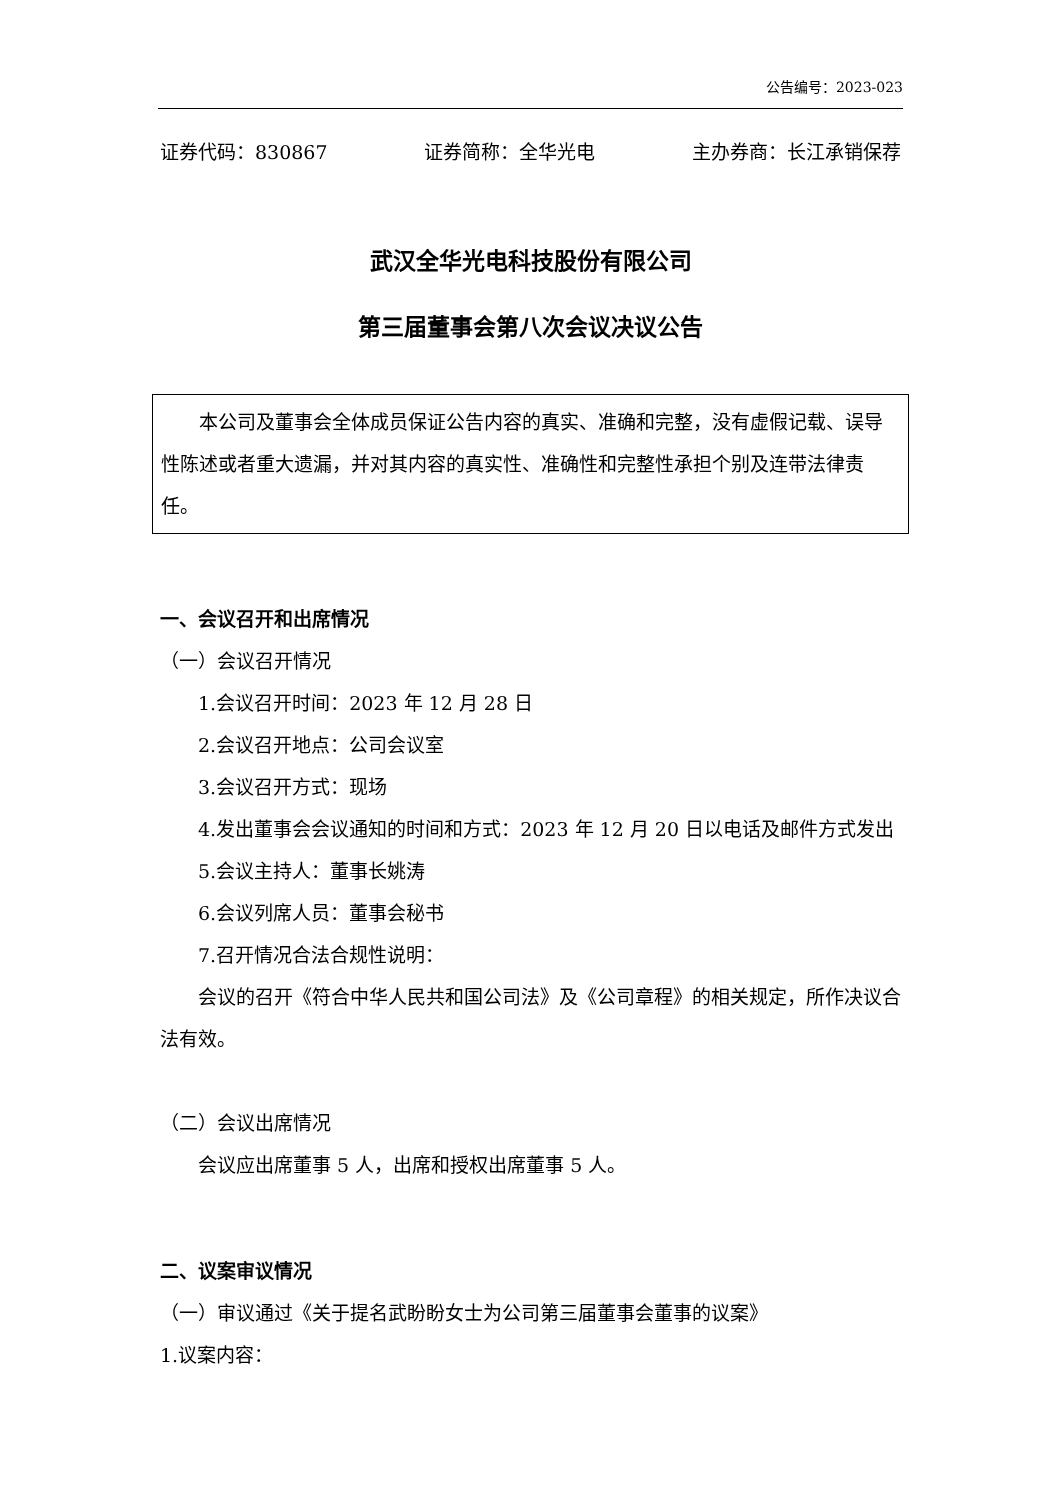公告编号：2023-023
证券代码：830867 证券简称：全华光电 主办券商：长江承销保荐
武汉全华光电科技股份有限公司
第三届董事会第八次会议决议公告
本公司及董事会全体成员保证公告内容的真实、准确和完整，没有虚假记载、误导性陈述或者重大遗漏，并对其内容的真实性、准确性和完整性承担个别及连带法律责任。
一、会议召开和出席情况
（一）会议召开情况
1.会议召开时间：2023 年 12 月 28 日
2.会议召开地点：公司会议室
3.会议召开方式：现场
4.发出董事会会议通知的时间和方式：2023 年 12 月 20 日以电话及邮件方式发出
5.会议主持人：董事长姚涛
6.会议列席人员：董事会秘书
7.召开情况合法合规性说明：
会议的召开《符合中华人民共和国公司法》及《公司章程》的相关规定，所作决议合法有效。
（二）会议出席情况
会议应出席董事 5 人，出席和授权出席董事 5 人。
二、议案审议情况
（一）审议通过《关于提名武盼盼女士为公司第三届董事会董事的议案》
1.议案内容：